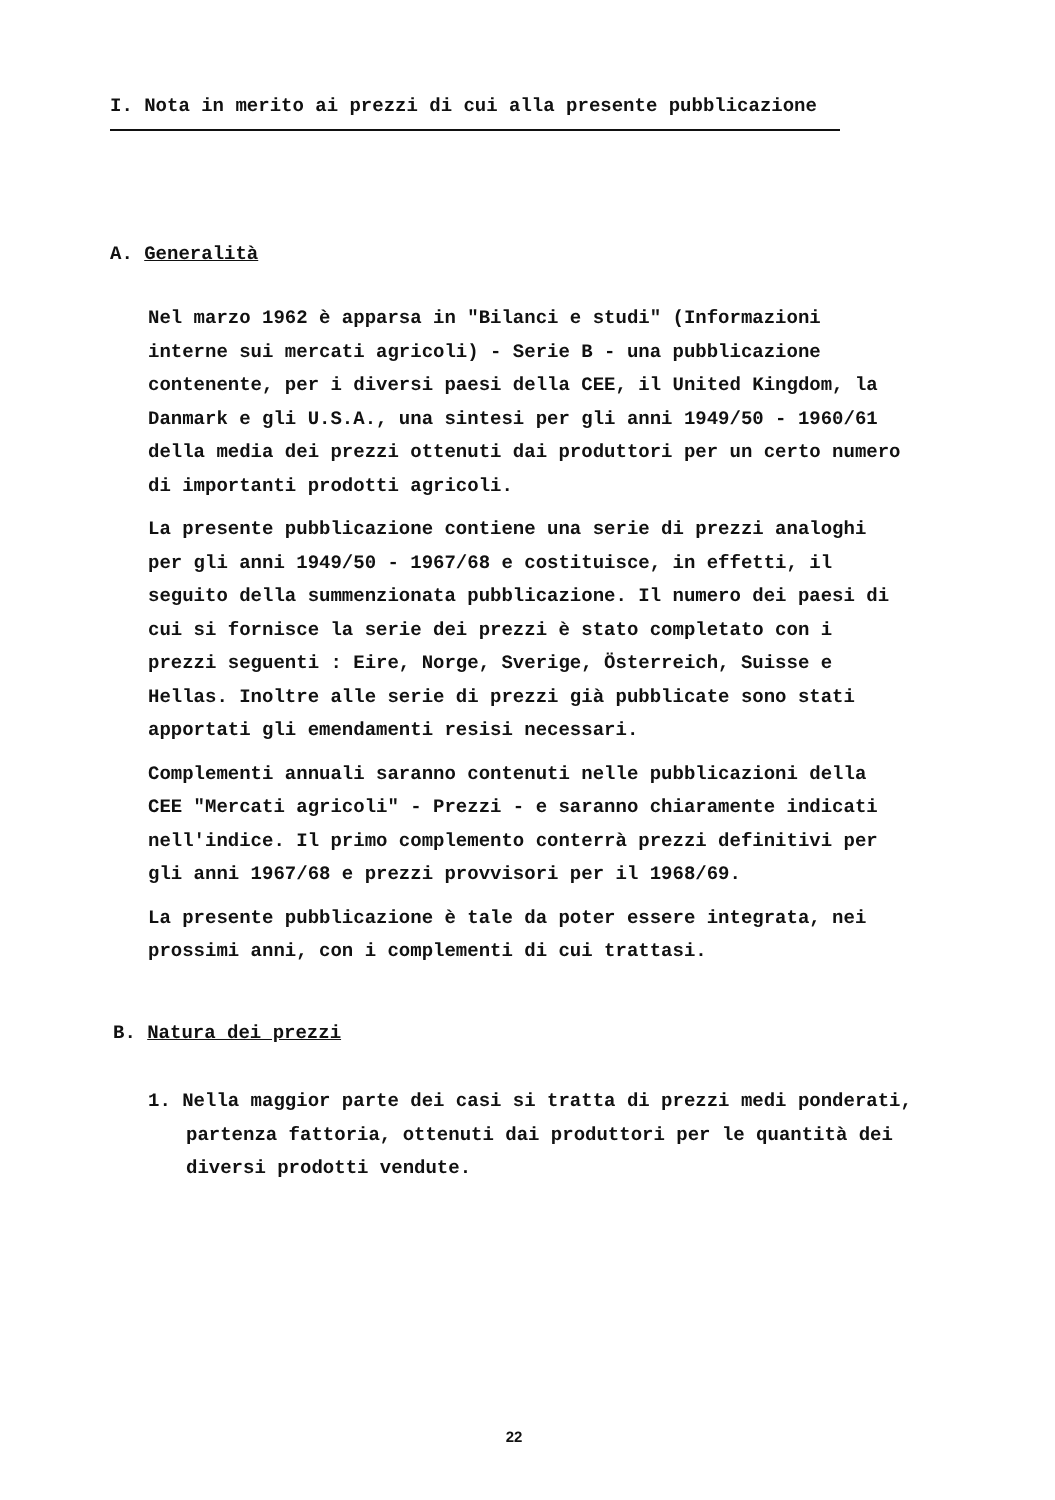I. Nota in merito ai prezzi di cui alla presente pubblicazione
A. Generalità
Nel marzo 1962 è apparsa in "Bilanci e studi" (Informazioni interne sui mercati agricoli) - Serie B - una pubblicazione contenente, per i diversi paesi della CEE, il United Kingdom, la Danmark e gli U.S.A., una sintesi per gli anni 1949/50 - 1960/61 della media dei prezzi ottenuti dai produttori per un certo numero di importanti prodotti agricoli.
La presente pubblicazione contiene una serie di prezzi analoghi per gli anni 1949/50 - 1967/68 e costituisce, in effetti, il seguito della summenzionata pubblicazione. Il numero dei paesi di cui si fornisce la serie dei prezzi è stato completato con i prezzi seguenti : Eire, Norge, Sverige, Österreich, Suisse e Hellas. Inoltre alle serie di prezzi già pubblicate sono stati apportati gli emendamenti resisi necessari.
Complementi annuali saranno contenuti nelle pubblicazioni della CEE "Mercati agricoli" - Prezzi - e saranno chiaramente indicati nell'indice. Il primo complemento conterrà prezzi definitivi per gli anni 1967/68 e prezzi provvisori per il 1968/69.
La presente pubblicazione è tale da poter essere integrata, nei prossimi anni, con i complementi di cui trattasi.
B. Natura dei prezzi
1. Nella maggior parte dei casi si tratta di prezzi medi ponderati, partenza fattoria, ottenuti dai produttori per le quantità dei diversi prodotti vendute.
22